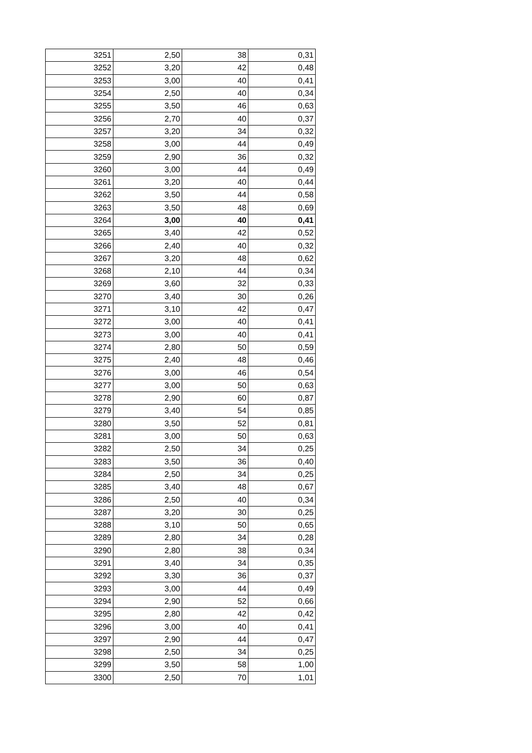| 3251 | 2,50 | 38 | 0,31 |
| 3252 | 3,20 | 42 | 0,48 |
| 3253 | 3,00 | 40 | 0,41 |
| 3254 | 2,50 | 40 | 0,34 |
| 3255 | 3,50 | 46 | 0,63 |
| 3256 | 2,70 | 40 | 0,37 |
| 3257 | 3,20 | 34 | 0,32 |
| 3258 | 3,00 | 44 | 0,49 |
| 3259 | 2,90 | 36 | 0,32 |
| 3260 | 3,00 | 44 | 0,49 |
| 3261 | 3,20 | 40 | 0,44 |
| 3262 | 3,50 | 44 | 0,58 |
| 3263 | 3,50 | 48 | 0,69 |
| 3264 | 3,00 | 40 | 0,41 |
| 3265 | 3,40 | 42 | 0,52 |
| 3266 | 2,40 | 40 | 0,32 |
| 3267 | 3,20 | 48 | 0,62 |
| 3268 | 2,10 | 44 | 0,34 |
| 3269 | 3,60 | 32 | 0,33 |
| 3270 | 3,40 | 30 | 0,26 |
| 3271 | 3,10 | 42 | 0,47 |
| 3272 | 3,00 | 40 | 0,41 |
| 3273 | 3,00 | 40 | 0,41 |
| 3274 | 2,80 | 50 | 0,59 |
| 3275 | 2,40 | 48 | 0,46 |
| 3276 | 3,00 | 46 | 0,54 |
| 3277 | 3,00 | 50 | 0,63 |
| 3278 | 2,90 | 60 | 0,87 |
| 3279 | 3,40 | 54 | 0,85 |
| 3280 | 3,50 | 52 | 0,81 |
| 3281 | 3,00 | 50 | 0,63 |
| 3282 | 2,50 | 34 | 0,25 |
| 3283 | 3,50 | 36 | 0,40 |
| 3284 | 2,50 | 34 | 0,25 |
| 3285 | 3,40 | 48 | 0,67 |
| 3286 | 2,50 | 40 | 0,34 |
| 3287 | 3,20 | 30 | 0,25 |
| 3288 | 3,10 | 50 | 0,65 |
| 3289 | 2,80 | 34 | 0,28 |
| 3290 | 2,80 | 38 | 0,34 |
| 3291 | 3,40 | 34 | 0,35 |
| 3292 | 3,30 | 36 | 0,37 |
| 3293 | 3,00 | 44 | 0,49 |
| 3294 | 2,90 | 52 | 0,66 |
| 3295 | 2,80 | 42 | 0,42 |
| 3296 | 3,00 | 40 | 0,41 |
| 3297 | 2,90 | 44 | 0,47 |
| 3298 | 2,50 | 34 | 0,25 |
| 3299 | 3,50 | 58 | 1,00 |
| 3300 | 2,50 | 70 | 1,01 |